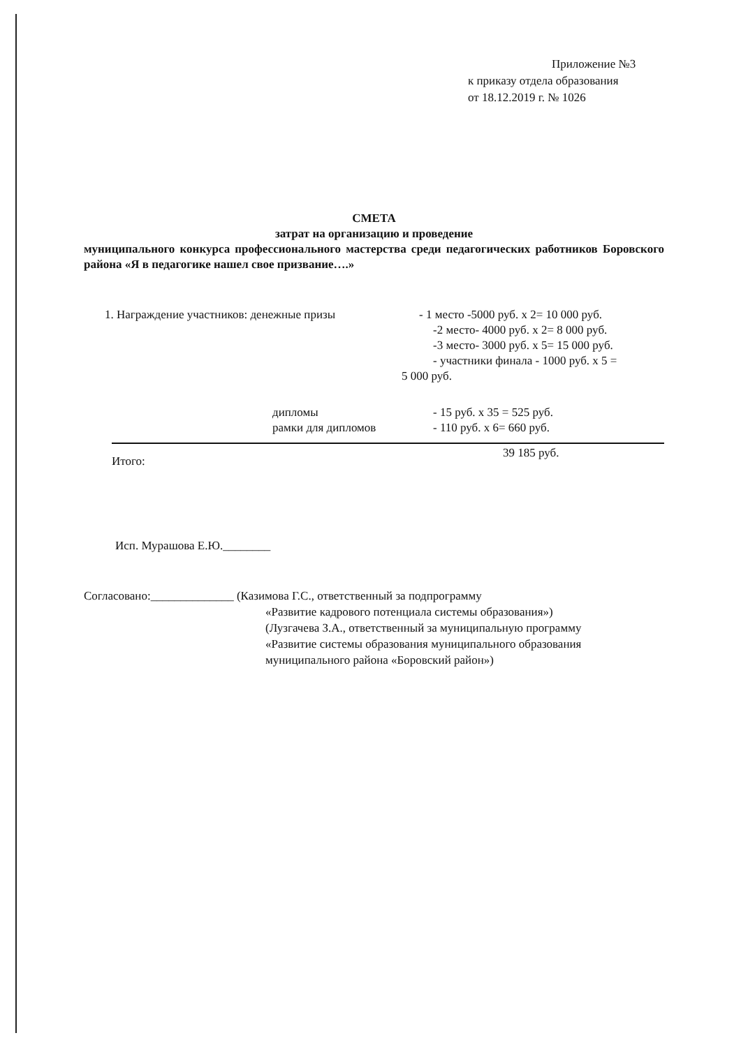Приложение №3
к приказу отдела образования
от 18.12.2019 г. № 1026
СМЕТА
затрат на организацию и проведение
муниципального конкурса профессионального мастерства среди педагогических работников Боровского района «Я в педагогике нашел свое призвание….»
1. Награждение участников: денежные призы - 1 место -5000 руб. х 2= 10 000 руб.
-2 место- 4000 руб. х 2= 8 000 руб.
-3 место- 3000 руб. х 5= 15 000 руб.
- участники финала - 1000 руб. х 5 =
5 000 руб.
дипломы - 15 руб. х 35 = 525 руб.
рамки для дипломов - 110 руб. х 6= 660 руб.
Итого:
39 185 руб.
Исп. Мурашова Е.Ю.________
Согласовано:______________ (Казимова Г.С., ответственный за подпрограмму
«Развитие кадрового потенциала системы образования»)
(Лузгачева З.А., ответственный за муниципальную программу
«Развитие системы образования муниципального образования
муниципального района «Боровский район»)